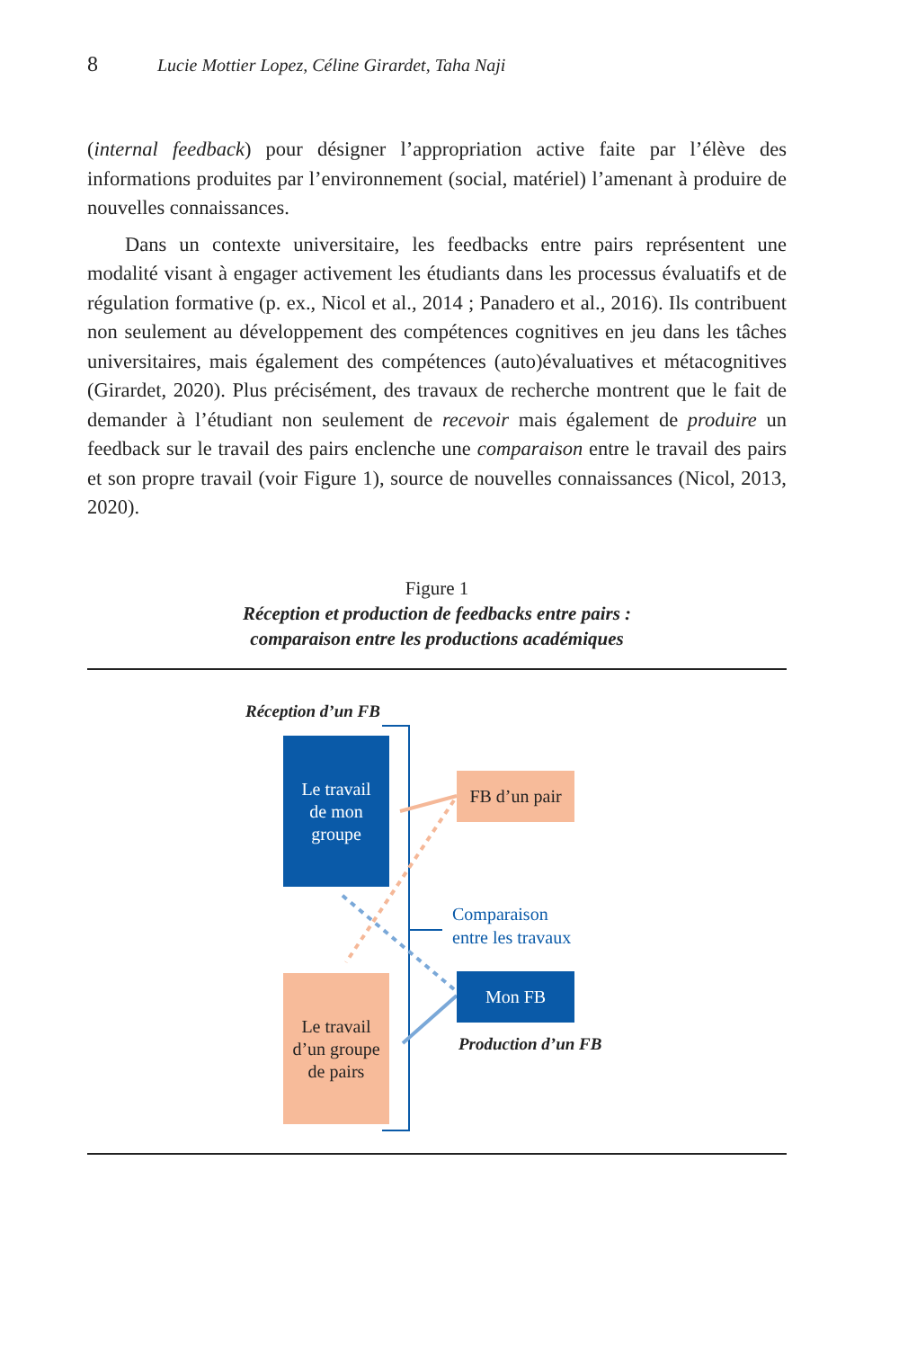8 Lucie Mottier Lopez, Céline Girardet, Taha Naji
(internal feedback) pour désigner l’appropriation active faite par l’élève des informations produites par l’environnement (social, matériel) l’amenant à produire de nouvelles connaissances.
Dans un contexte universitaire, les feedbacks entre pairs représentent une modalité visant à engager activement les étudiants dans les processus évaluatifs et de régulation formative (p. ex., Nicol et al., 2014 ; Panadero et al., 2016). Ils contribuent non seulement au développement des compétences cognitives en jeu dans les tâches universitaires, mais également des compétences (auto)évaluatives et métacognitives (Girardet, 2020). Plus précisément, des travaux de recherche montrent que le fait de demander à l’étudiant non seulement de recevoir mais également de produire un feedback sur le travail des pairs enclenche une comparaison entre le travail des pairs et son propre travail (voir Figure 1), source de nouvelles connaissances (Nicol, 2013, 2020).
Figure 1
Réception et production de feedbacks entre pairs :
comparaison entre les productions académiques
Réception d’un FB
Le travail
de mon
groupe
FB d’un pair
Comparaison
entre les travaux
Mon FB
Production d’un FB
Le travail
d’un groupe
de pairs